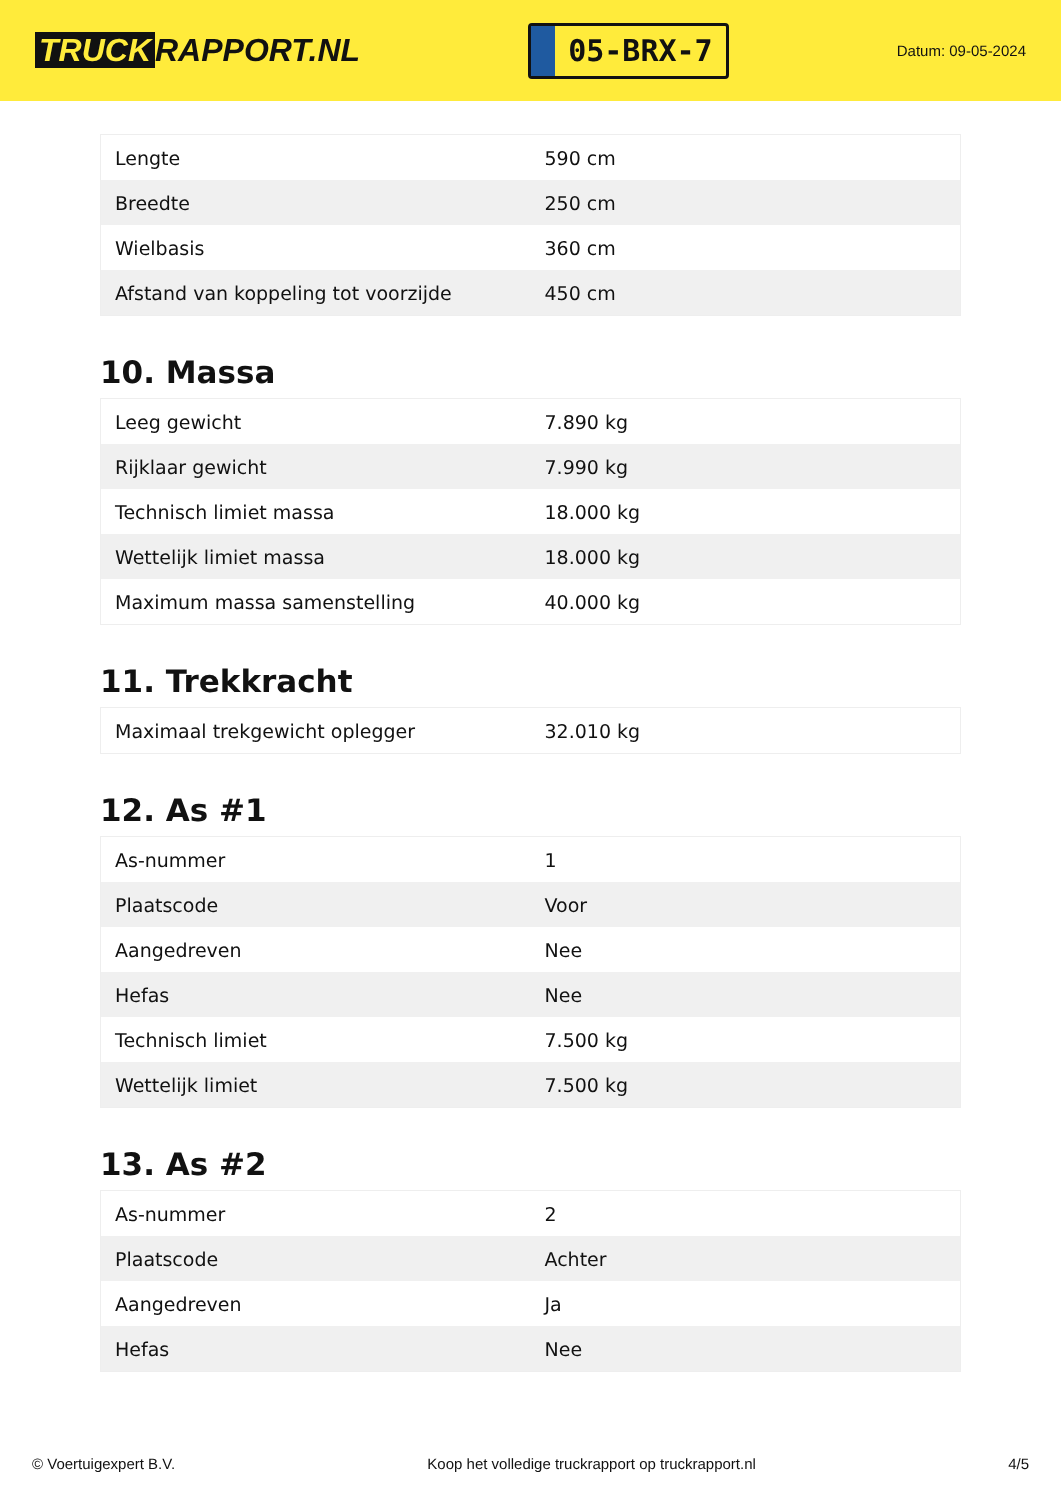TRUCK RAPPORT.NL
05-BRX-7
Datum: 09-05-2024
| Lengte | 590 cm |
| Breedte | 250 cm |
| Wielbasis | 360 cm |
| Afstand van koppeling tot voorzijde | 450 cm |
10. Massa
| Leeg gewicht | 7.890 kg |
| Rijklaar gewicht | 7.990 kg |
| Technisch limiet massa | 18.000 kg |
| Wettelijk limiet massa | 18.000 kg |
| Maximum massa samenstelling | 40.000 kg |
11. Trekkracht
| Maximaal trekgewicht oplegger | 32.010 kg |
12. As #1
| As-nummer | 1 |
| Plaatscode | Voor |
| Aangedreven | Nee |
| Hefas | Nee |
| Technisch limiet | 7.500 kg |
| Wettelijk limiet | 7.500 kg |
13. As #2
| As-nummer | 2 |
| Plaatscode | Achter |
| Aangedreven | Ja |
| Hefas | Nee |
© Voertuigexpert B.V. Koop het volledige truckrapport op truckrapport.nl 4/5